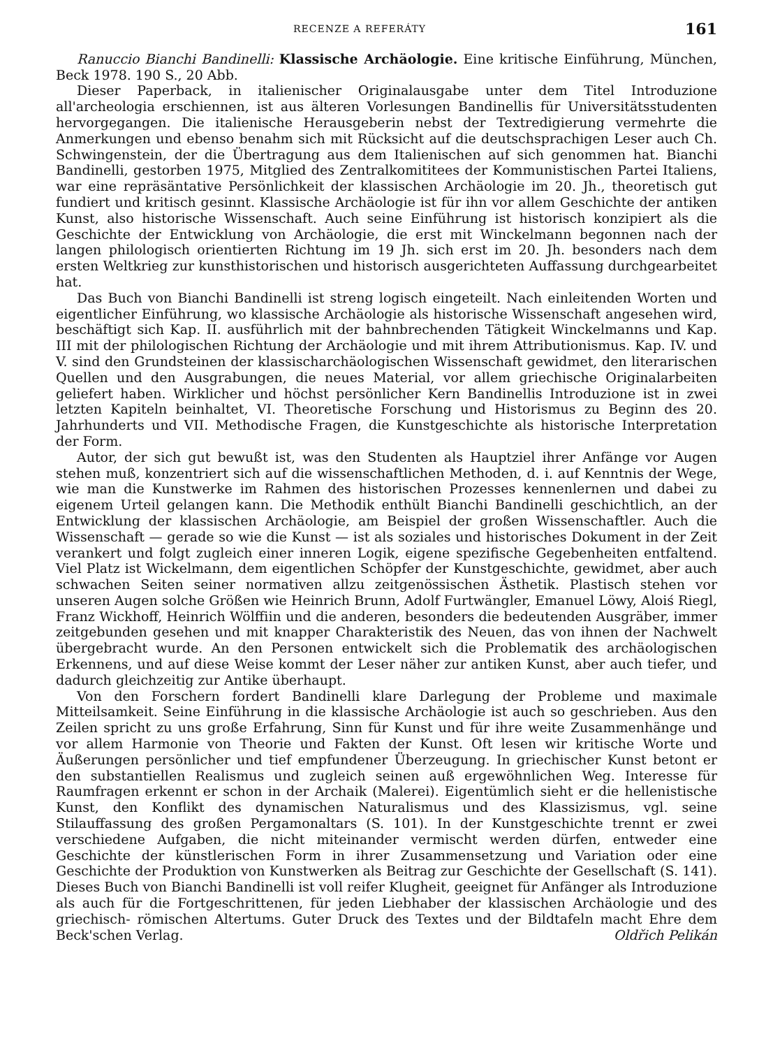RECENZE A REFERÁTY 161
Ranuccio Bianchi Bandinelli: Klassische Archäologie. Eine kritische Einführung, München, Beck 1978. 190 S., 20 Abb.
Dieser Paperback, in italienischer Originalausgabe unter dem Titel Introduzione all'archeologia erschiennen, ist aus älteren Vorlesungen Bandinellis für Universitätsstudenten hervorgegangen. Die italienische Herausgeberin nebst der Textredigierung vermehrte die Anmerkungen und ebenso benahm sich mit Rücksicht auf die deutschsprachigen Leser auch Ch. Schwingenstein, der die Übertragung aus dem Italienischen auf sich genommen hat. Bianchi Bandinelli, gestorben 1975, Mitglied des Zentralkomititees der Kommunistischen Partei Italiens, war eine repräsäntative Persönlichkeit der klassischen Archäologie im 20. Jh., theoretisch gut fundiert und kritisch gesinnt. Klassische Archäologie ist für ihn vor allem Geschichte der antiken Kunst, also historische Wissenschaft. Auch seine Einführung ist historisch konzipiert als die Geschichte der Entwicklung von Archäologie, die erst mit Winckelmann begonnen nach der langen philologisch orientierten Richtung im 19 Jh. sich erst im 20. Jh. besonders nach dem ersten Weltkrieg zur kunsthistorischen und historisch ausgerichteten Auffassung durchgearbeitet hat.
Das Buch von Bianchi Bandinelli ist streng logisch eingeteilt. Nach einleitenden Worten und eigentlicher Einführung, wo klassische Archäologie als historische Wissenschaft angesehen wird, beschäftigt sich Kap. II. ausführlich mit der bahnbrechenden Tätigkeit Winckelmanns und Kap. III mit der philologischen Richtung der Archäologie und mit ihrem Attributionismus. Kap. IV. und V. sind den Grundsteinen der klassischarchäologischen Wissenschaft gewidmet, den literarischen Quellen und den Ausgrabungen, die neues Material, vor allem griechische Originalarbeiten geliefert haben. Wirklicher und höchst persönlicher Kern Bandinellis Introduzione ist in zwei letzten Kapiteln beinhaltet, VI. Theoretische Forschung und Historismus zu Beginn des 20. Jahrhunderts und VII. Methodische Fragen, die Kunstgeschichte als historische Interpretation der Form.
Autor, der sich gut bewußt ist, was den Studenten als Hauptziel ihrer Anfänge vor Augen stehen muß, konzentriert sich auf die wissenschaftlichen Methoden, d. i. auf Kenntnis der Wege, wie man die Kunstwerke im Rahmen des historischen Prozesses kennenlernen und dabei zu eigenem Urteil gelangen kann. Die Methodik enthült Bianchi Bandinelli geschichtlich, an der Entwicklung der klassischen Archäologie, am Beispiel der großen Wissenschaftler. Auch die Wissenschaft — gerade so wie die Kunst — ist als soziales und historisches Dokument in der Zeit verankert und folgt zugleich einer inneren Logik, eigene spezifische Gegebenheiten entfaltend. Viel Platz ist Wickelmann, dem eigentlichen Schöpfer der Kunstgeschichte, gewidmet, aber auch schwachen Seiten seiner normativen allzu zeitgenössischen Ästhetik. Plastisch stehen vor unseren Augen solche Größen wie Heinrich Brunn, Adolf Furtwängler, Emanuel Löwy, Aloiś Riegl, Franz Wickhoff, Heinrich Wölffiin und die anderen, besonders die bedeutenden Ausgräber, immer zeitgebunden gesehen und mit knapper Charakteristik des Neuen, das von ihnen der Nachwelt übergebracht wurde. An den Personen entwickelt sich die Problematik des archäologischen Erkennens, und auf diese Weise kommt der Leser näher zur antiken Kunst, aber auch tiefer, und dadurch gleichzeitig zur Antike überhaupt.
Von den Forschern fordert Bandinelli klare Darlegung der Probleme und maximale Mitteilsamkeit. Seine Einführung in die klassische Archäologie ist auch so geschrieben. Aus den Zeilen spricht zu uns große Erfahrung, Sinn für Kunst und für ihre weite Zusammenhänge und vor allem Harmonie von Theorie und Fakten der Kunst. Oft lesen wir kritische Worte und Äußerungen persönlicher und tief empfundener Überzeugung. In griechischer Kunst betont er den substantiellen Realismus und zugleich seinen auß ergewöhnlichen Weg. Interesse für Raumfragen erkennt er schon in der Archaik (Malerei). Eigentümlich sieht er die hellenistische Kunst, den Konflikt des dynamischen Naturalismus und des Klassizismus, vgl. seine Stilauffassung des großen Pergamonaltars (S. 101). In der Kunstgeschichte trennt er zwei verschiedene Aufgaben, die nicht miteinander vermischt werden dürfen, entweder eine Geschichte der künstlerischen Form in ihrer Zusammensetzung und Variation oder eine Geschichte der Produktion von Kunstwerken als Beitrag zur Geschichte der Gesellschaft (S. 141). Dieses Buch von Bianchi Bandinelli ist voll reifer Klugheit, geeignet für Anfänger als Introduzione als auch für die Fortgeschrittenen, für jeden Liebhaber der klassischen Archäologie und des griechisch- römischen Altertums. Guter Druck des Textes und der Bildtafeln macht Ehre dem Beck'schen Verlag. Oldřich Pelikán